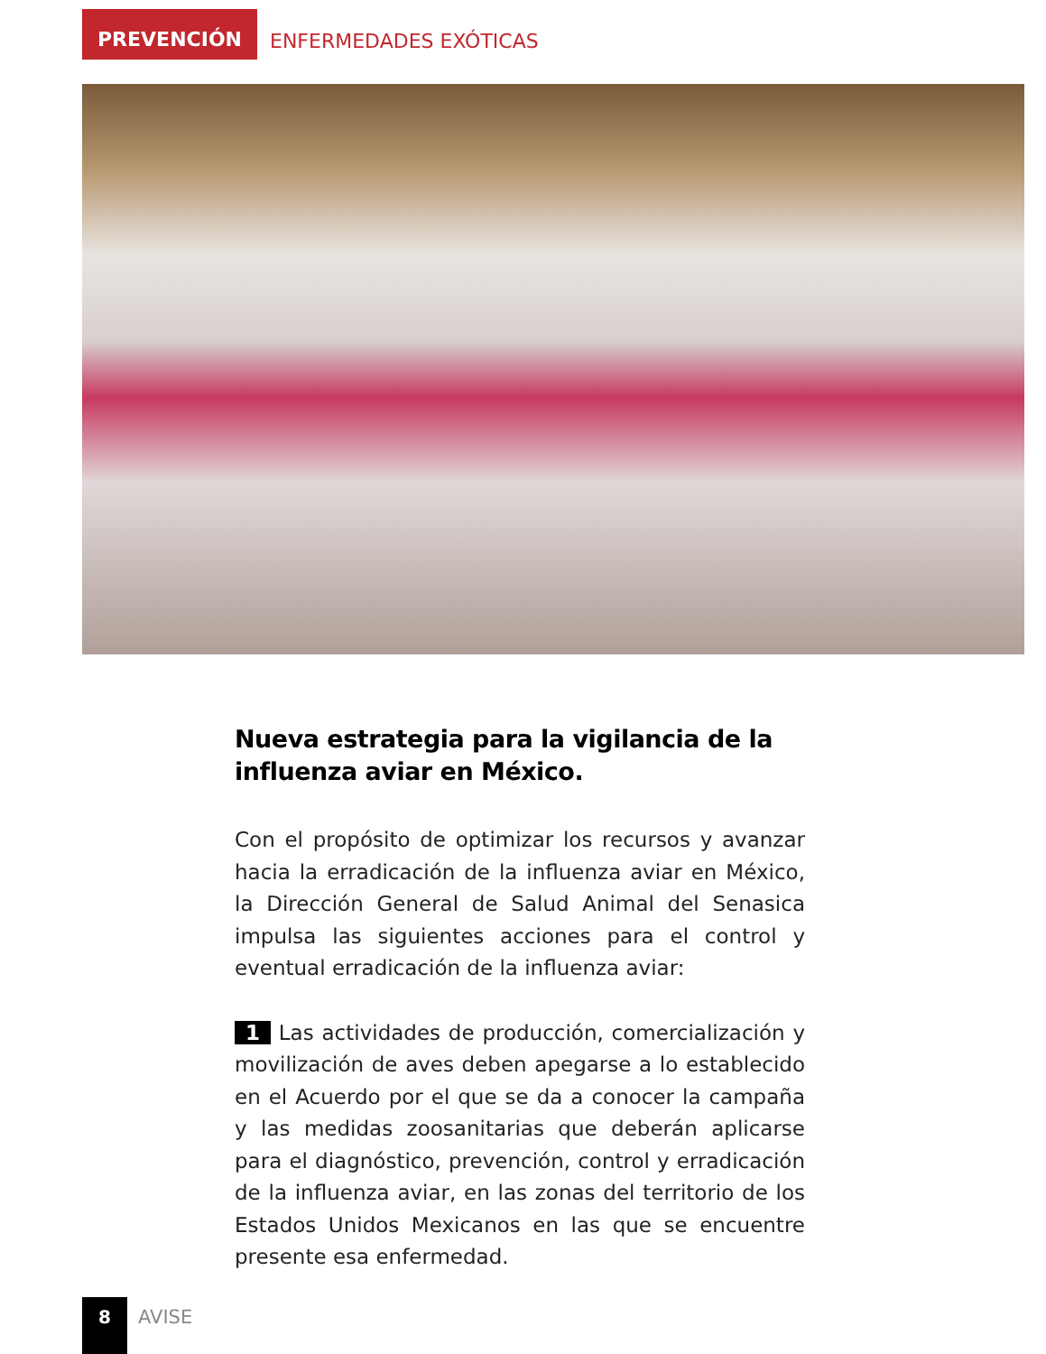PREVENCIÓN
ENFERMEDADES EXÓTICAS
Nueva estrategia para la vigilancia de la influenza aviar en México.
Con el propósito de optimizar los recursos y avanzar hacia la erradicación de la influenza aviar en México, la Dirección General de Salud Animal del Senasica impulsa las siguientes acciones para el control y eventual erradicación de la influenza aviar:
1 Las actividades de producción, comercialización y movilización de aves deben apegarse a lo establecido en el Acuerdo por el que se da a conocer la campaña y las medidas zoosanitarias que deberán aplicarse para el diagnóstico, prevención, control y erradicación de la influenza aviar, en las zonas del territorio de los Estados Unidos Mexicanos en las que se encuentre presente esa enfermedad.
8
AVISE